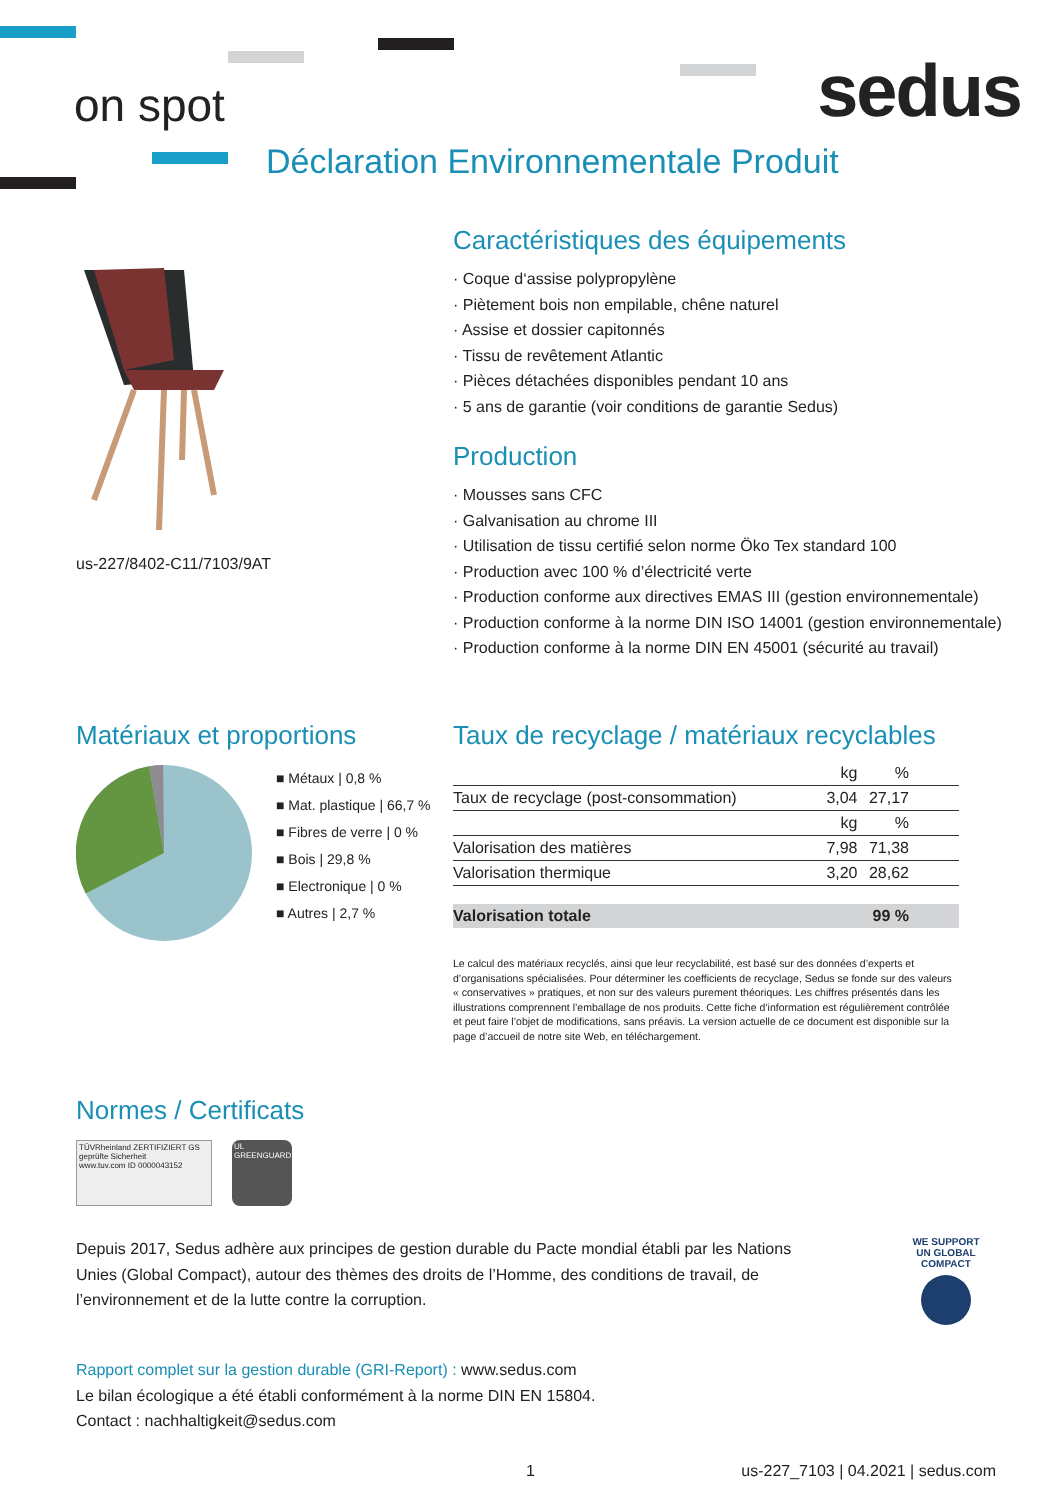on spot sedus
Déclaration Environnementale Produit
us-227/8402-C11/7103/9AT
Caractéristiques des équipements
· Coque d‘assise polypropylène
· Piètement bois non empilable, chêne naturel
· Assise et dossier capitonnés
· Tissu de revêtement Atlantic
· Pièces détachées disponibles pendant 10 ans
· 5 ans de garantie (voir conditions de garantie Sedus)
Production
· Mousses sans CFC
· Galvanisation au chrome III
· Utilisation de tissu certifié selon norme Öko Tex standard 100
· Production avec 100 % d’électricité verte
· Production conforme aux directives EMAS III (gestion environnementale)
· Production conforme à la norme DIN ISO 14001 (gestion environnementale)
· Production conforme à la norme DIN EN 45001 (sécurité au travail)
Matériaux et proportions
■ Métaux | 0,8 %
■ Mat. plastique | 66,7 %
■ Fibres de verre | 0 %
■ Bois | 29,8 %
■ Electronique | 0 %
■ Autres | 2,7 %
Taux de recyclage / matériaux recyclables
| | kg | % | |
| --- | --- | --- | --- |
| Taux de recyclage (post-consommation) | 3,04 | 27,17 | |
| | kg | % | |
| Valorisation des matières | 7,98 | 71,38 | |
| Valorisation thermique | 3,20 | 28,62 | |
| Valorisation totale | 99 % |
Le calcul des matériaux recyclés, ainsi que leur recyclabilité, est basé sur des données d’experts et d’organisations spécialisées. Pour déterminer les coefficients de recyclage, Sedus se fonde sur des valeurs « conservatives » pratiques, et non sur des valeurs purement théoriques. Les chiffres présentés dans les illustrations comprennent l’emballage de nos produits. Cette fiche d’information est régulièrement contrôlée et peut faire l’objet de modifications, sans préavis. La version actuelle de ce document est disponible sur la page d’accueil de notre site Web, en téléchargement.
Normes / Certificats
TÜVRheinland ZERTIFIZIERT GS geprüfte Sicherheit
www.tuv.com ID 0000043152
UL GREENGUARD
Depuis 2017, Sedus adhère aux principes de gestion durable du Pacte mondial établi par les Nations Unies (Global Compact), autour des thèmes des droits de l’Homme, des conditions de travail, de l’environnement et de la lutte contre la corruption.
WE SUPPORT
UN GLOBAL COMPACT
Rapport complet sur la gestion durable (GRI-Report) : www.sedus.com
Le bilan écologique a été établi conformément à la norme DIN EN 15804.
Contact : nachhaltigkeit@sedus.com
1 us-227_7103 | 04.2021 | sedus.com